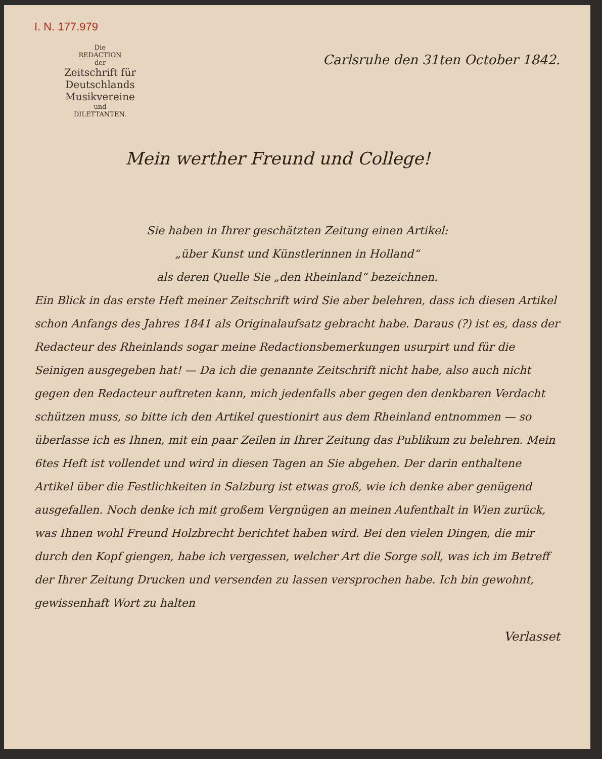I. N. 177.979
Die
REDACTION
der
Zeitschrift für Deutschlands
Musikvereine
und
DILETTANTEN.
Carlsruhe den 31ten October 1842.
Mein werther Freund und College!
Sie haben in Ihrer geschätzten Zeitung einen Artikel:
„über Kunst und Künstlerinnen in Holland“
als deren Quelle Sie „den Rheinland“ bezeichnen.
Ein Blick in das erste Heft meiner Zeitschrift wird Sie aber belehren, dass ich diesen Artikel schon Anfangs des Jahres 1841 als Originalaufsatz gebracht habe. Daraus (?) ist es, dass der Redacteur des Rheinlands sogar meine Redactionsbemerkungen usurpirt und für die Seinigen ausgegeben hat! — Da ich die genannte Zeitschrift nicht habe, also auch nicht gegen den Redacteur auftreten kann, mich jedenfalls aber gegen den denkbaren Verdacht schützen muss, so bitte ich den Artikel questionirt aus dem Rheinland entnommen — so überlasse ich es Ihnen, mit ein paar Zeilen in Ihrer Zeitung das Publikum zu belehren. Mein 6tes Heft ist vollendet und wird in diesen Tagen an Sie abgehen. Der darin enthaltene Artikel über die Festlichkeiten in Salzburg ist etwas groß, wie ich denke aber genügend ausgefallen. Noch denke ich mit großem Vergnügen an meinen Aufenthalt in Wien zurück, was Ihnen wohl Freund Holzbrecht berichtet haben wird. Bei den vielen Dingen, die mir durch den Kopf giengen, habe ich vergessen, welcher Art die Sorge soll, was ich im Betreff der Ihrer Zeitung Drucken und versenden zu lassen versprochen habe. Ich bin gewohnt, gewissenhaft Wort zu halten
Verlasset